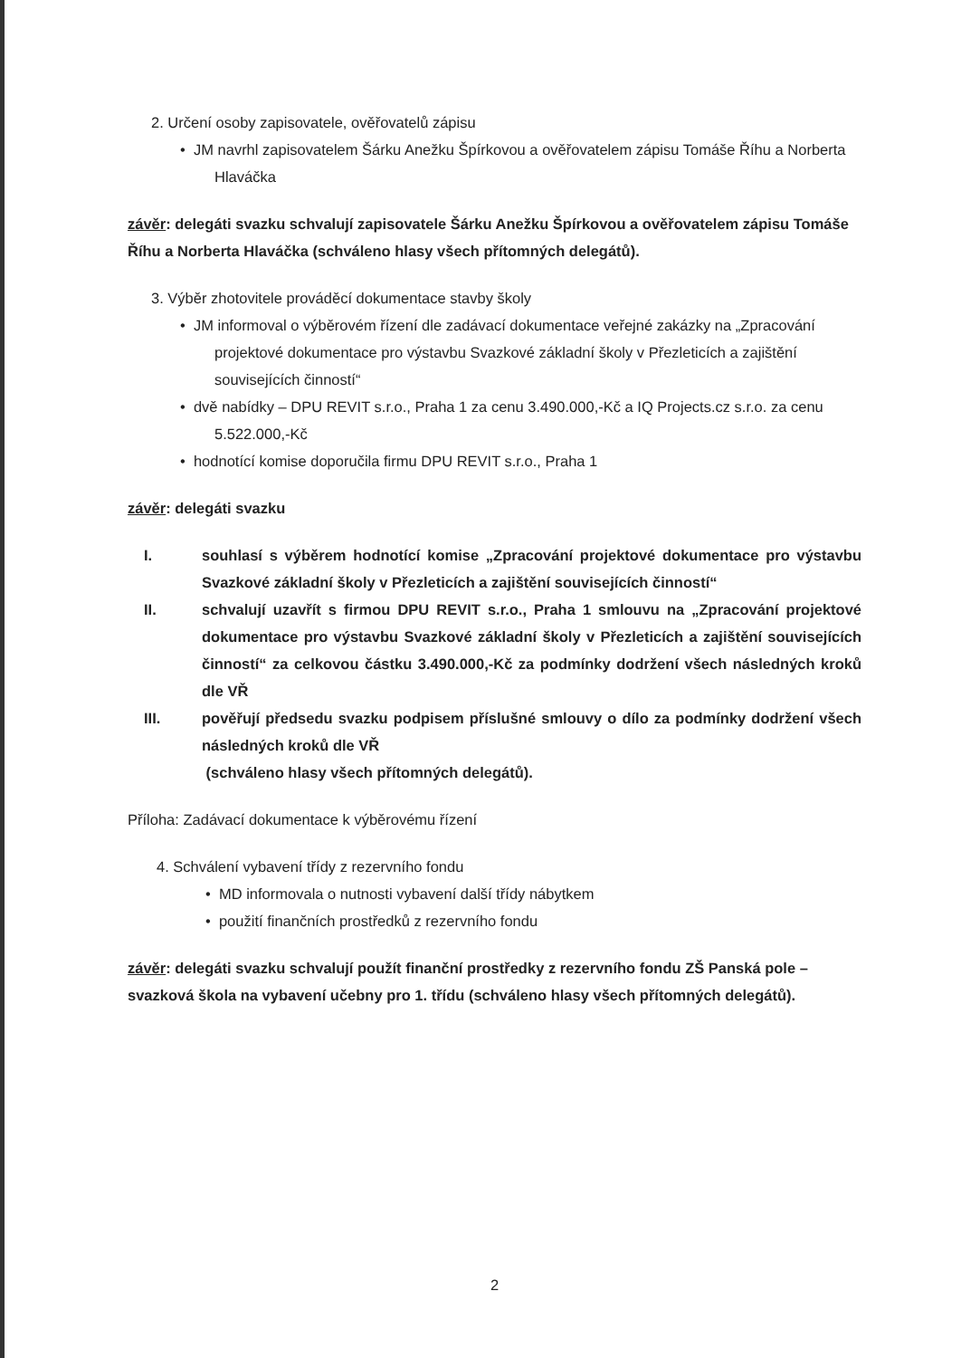2. Určení osoby zapisovatele, ověřovatelů zápisu
• JM navrhl zapisovatelem Šárku Anežku Špírkovou a ověřovatelem zápisu Tomáše Říhu a Norberta Hlaváčka
závěr: delegáti svazku schvalují zapisovatele Šárku Anežku Špírkovou a ověřovatelem zápisu Tomáše Říhu a Norberta Hlaváčka (schváleno hlasy všech přítomných delegátů).
3. Výběr zhotovitele prováděcí dokumentace stavby školy
• JM informoval o výběrovém řízení dle zadávací dokumentace veřejné zakázky na „Zpracování projektové dokumentace pro výstavbu Svazkové základní školy v Přezleticích a zajištění souvisejících činností“
• dvě nabídky – DPU REVIT s.r.o., Praha 1 za cenu 3.490.000,-Kč a IQ Projects.cz s.r.o. za cenu 5.522.000,-Kč
• hodnotící komise doporučila firmu DPU REVIT s.r.o., Praha 1
závěr: delegáti svazku
I. souhlasí s výběrem hodnotící komise „Zpracování projektové dokumentace pro výstavbu Svazkové základní školy v Přezleticích a zajištění souvisejících činností“
II. schvalují uzavřít s firmou DPU REVIT s.r.o., Praha 1 smlouvu na „Zpracování projektové dokumentace pro výstavbu Svazkové základní školy v Přezleticích a zajištění souvisejících činností“ za celkovou částku 3.490.000,-Kč za podmínky dodržení všech následných kroků dle VŘ
III. pověřují předsedu svazku podpisem příslušné smlouvy o dílo za podmínky dodržení všech následných kroků dle VŘ
(schváleno hlasy všech přítomných delegátů).
Příloha: Zadávací dokumentace k výběrovému řízení
4. Schválení vybavení třídy z rezervního fondu
• MD informovala o nutnosti vybavení další třídy nábytkem
• použití finančních prostředků z rezervního fondu
závěr: delegáti svazku schvalují použít finanční prostředky z rezervního fondu ZŠ Panská pole – svazková škola na vybavení učebny pro 1. třídu (schváleno hlasy všech přítomných delegátů).
2